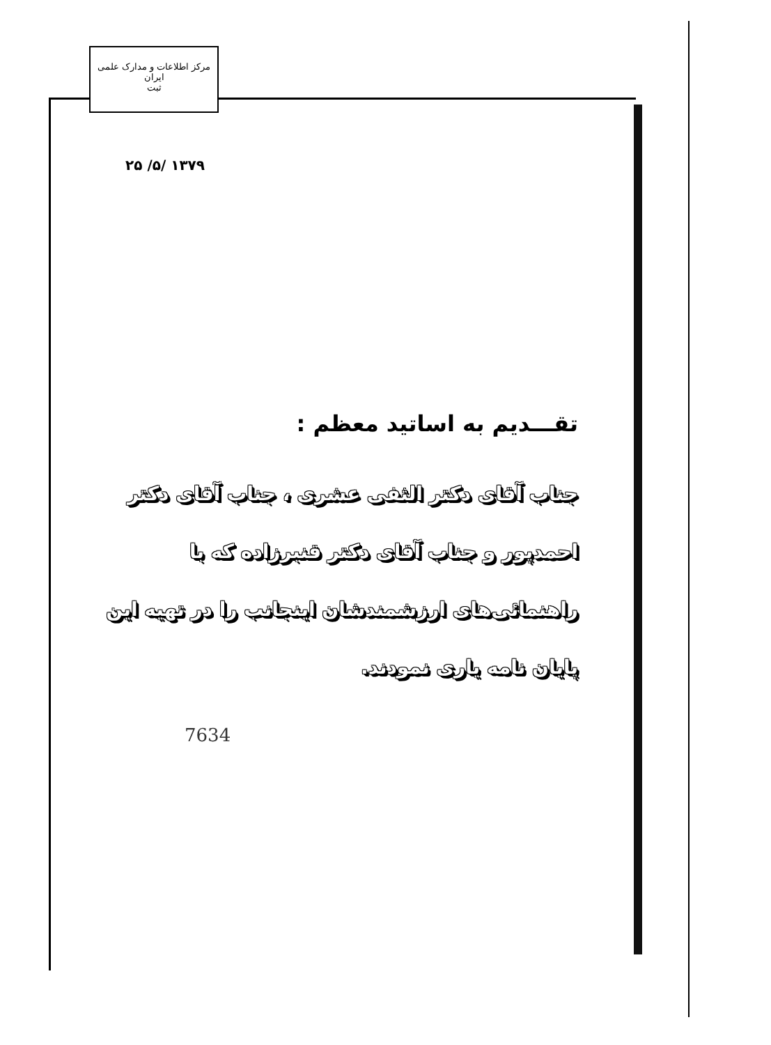مرکز اطلاعات و مدارک علمی ایران
ثبت
۱۳۷۹ /۵/ ۲۵
تقـــديم به اساتيد معظم :
جناب آقای دکتر الثفی عشری ، جناب آقای دکتر احمدپور و جناب آقای دکتر قنبرزاده که با راهنمائی‌های ارزشمندشان اینجانب را در تهیه این پایان نامه یاری نمودند.
7634